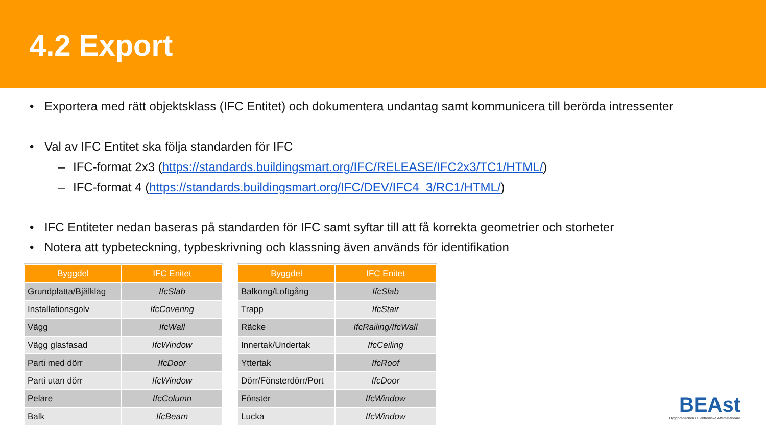4.2 Export
• Exportera med rätt objektsklass (IFC Entitet) och dokumentera undantag samt kommunicera till berörda intressenter
• Val av IFC Entitet ska följa standarden för IFC
– IFC-format 2x3 (https://standards.buildingsmart.org/IFC/RELEASE/IFC2x3/TC1/HTML/)
– IFC-format 4 (https://standards.buildingsmart.org/IFC/DEV/IFC4_3/RC1/HTML/)
• IFC Entiteter nedan baseras på standarden för IFC samt syftar till att få korrekta geometrier och storheter
• Notera att typbeteckning, typbeskrivning och klassning även används för identifikation
| Byggdel | IFC Enitet |
| --- | --- |
| Grundplatta/Bjälklag | IfcSlab |
| Installationsgolv | IfcCovering |
| Vägg | IfcWall |
| Vägg glasfasad | IfcWindow |
| Parti med dörr | IfcDoor |
| Parti utan dörr | IfcWindow |
| Pelare | IfcColumn |
| Balk | IfcBeam |
| Byggdel | IFC Enitet |
| --- | --- |
| Balkong/Loftgång | IfcSlab |
| Trapp | IfcStair |
| Räcke | IfcRailing/IfcWall |
| Innertak/Undertak | IfcCeiling |
| Yttertak | IfcRoof |
| Dörr/Fönsterdörr/Port | IfcDoor |
| Fönster | IfcWindow |
| Lucka | IfcWindow |
BEAst
Byggbranschens Elektroniska Affärsstandard